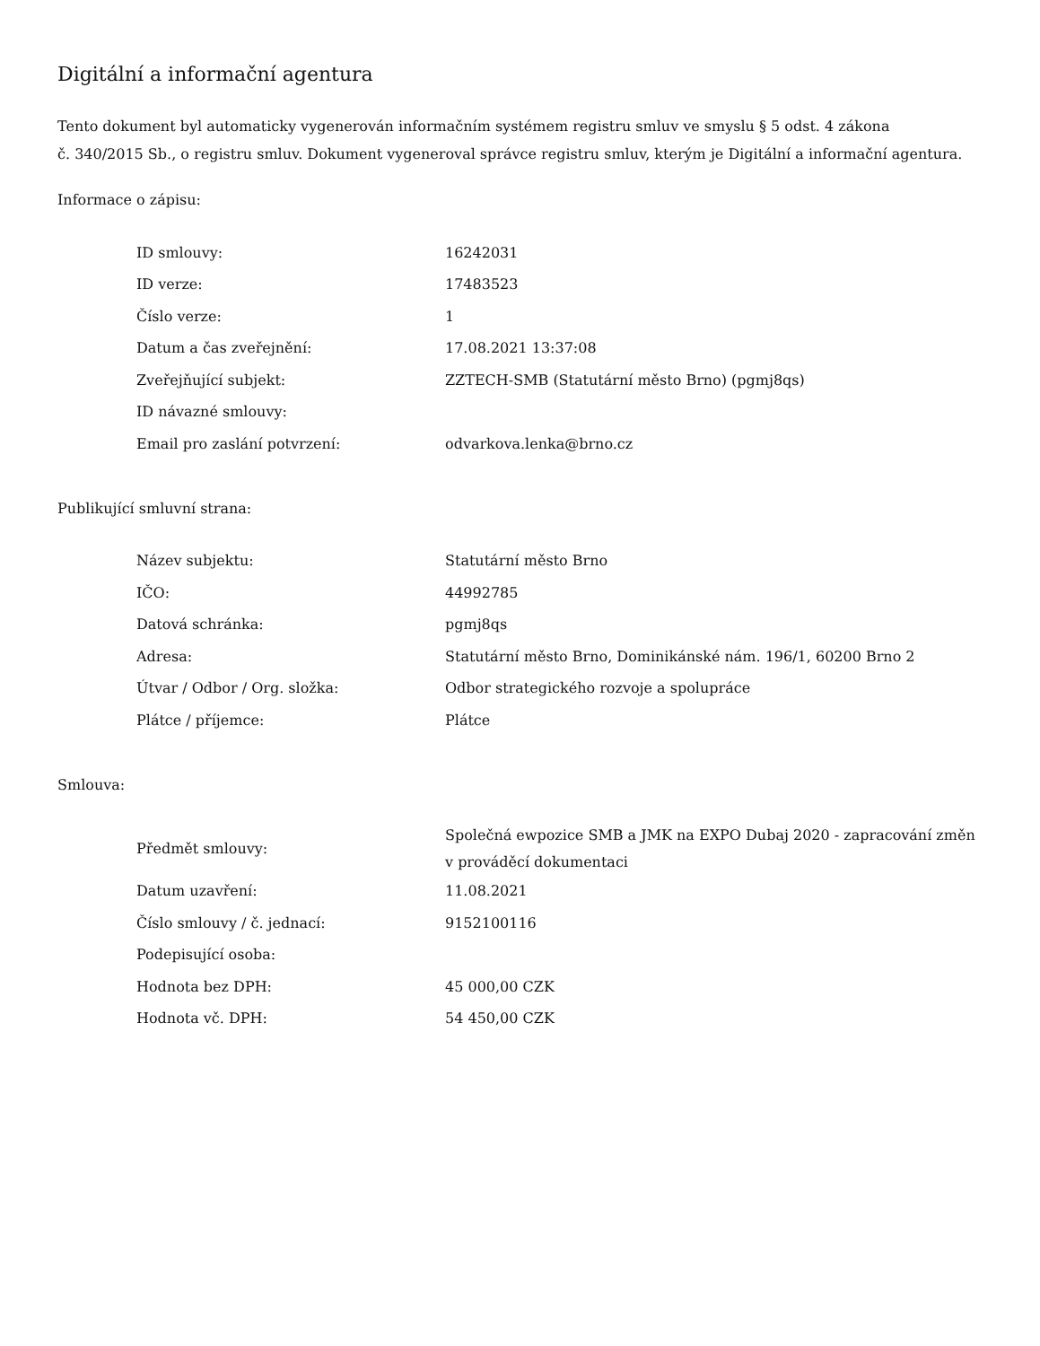Digitální a informační agentura
Tento dokument byl automaticky vygenerován informačním systémem registru smluv ve smyslu § 5 odst. 4 zákona
č. 340/2015 Sb., o registru smluv. Dokument vygeneroval správce registru smluv, kterým je Digitální a informační agentura.
Informace o zápisu:
| ID smlouvy: | 16242031 |
| ID verze: | 17483523 |
| Číslo verze: | 1 |
| Datum a čas zveřejnění: | 17.08.2021 13:37:08 |
| Zveřejňující subjekt: | ZZTECH-SMB (Statutární město Brno) (pgmj8qs) |
| ID návazné smlouvy: | |
| Email pro zaslání potvrzení: | odvarkova.lenka@brno.cz |
Publikující smluvní strana:
| Název subjektu: | Statutární město Brno |
| IČO: | 44992785 |
| Datová schránka: | pgmj8qs |
| Adresa: | Statutární město Brno, Dominikánské nám. 196/1, 60200 Brno 2 |
| Útvar / Odbor / Org. složka: | Odbor strategického rozvoje a spolupráce |
| Plátce / příjemce: | Plátce |
Smlouva:
| Předmět smlouvy: | Společná ewpozice SMB a JMK na EXPO Dubaj 2020 - zapracování změn v prováděcí dokumentaci |
| Datum uzavření: | 11.08.2021 |
| Číslo smlouvy / č. jednací: | 9152100116 |
| Podepisující osoba: | |
| Hodnota bez DPH: | 45 000,00 CZK |
| Hodnota vč. DPH: | 54 450,00 CZK |